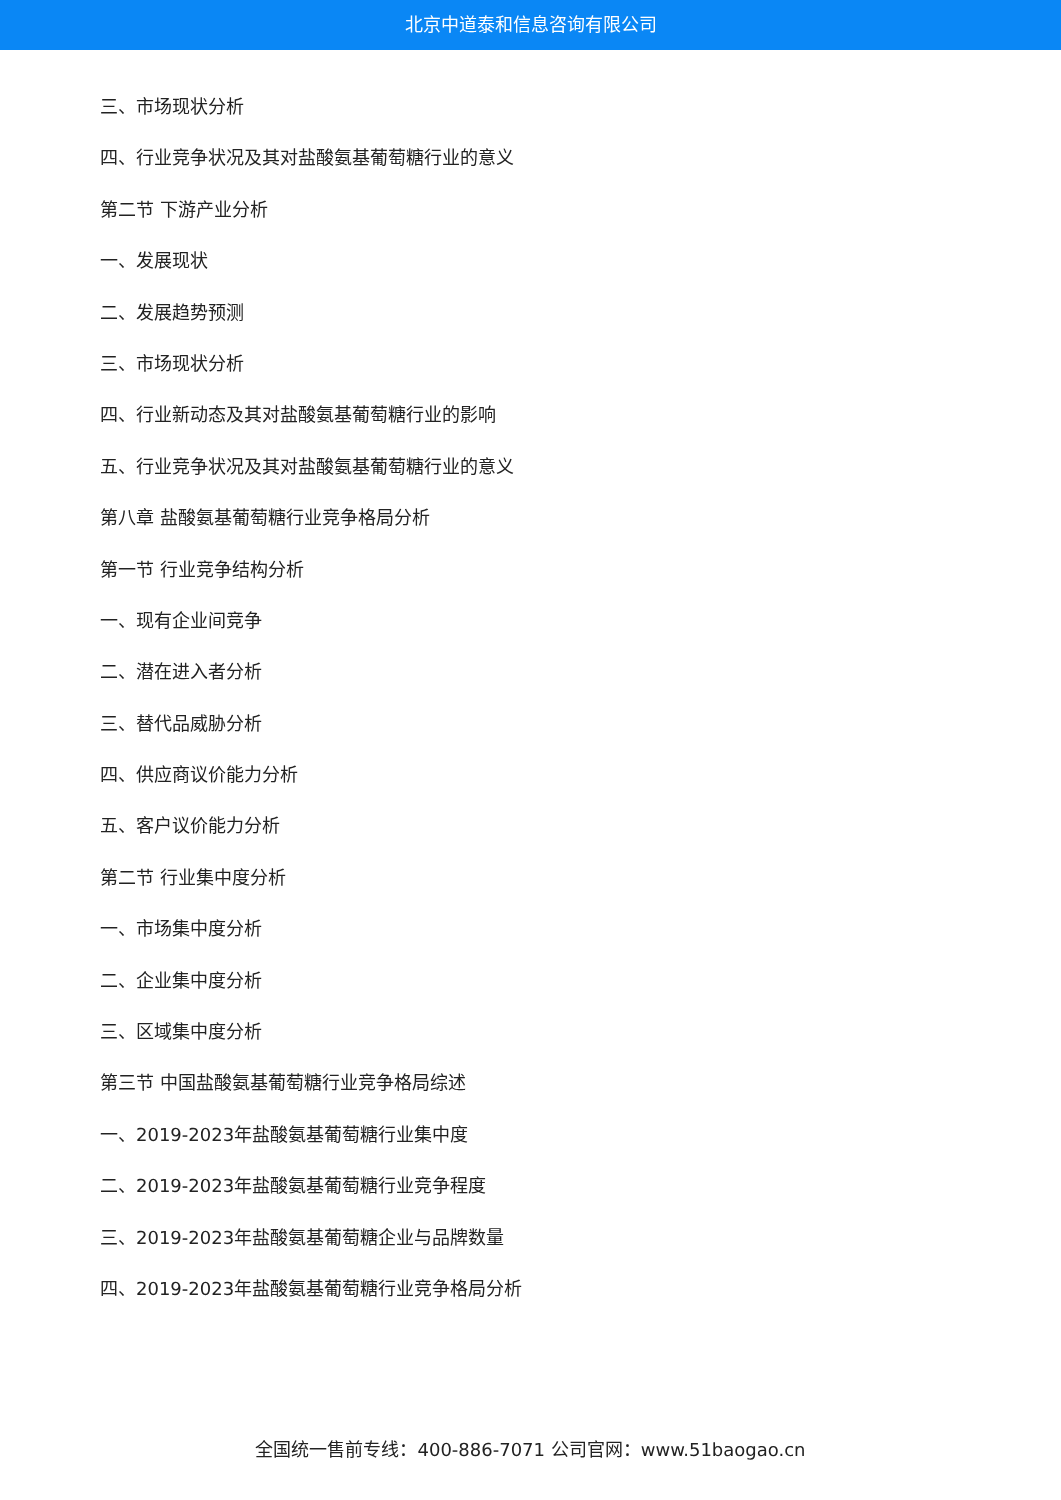北京中道泰和信息咨询有限公司
三、市场现状分析
四、行业竞争状况及其对盐酸氨基葡萄糖行业的意义
第二节 下游产业分析
一、发展现状
二、发展趋势预测
三、市场现状分析
四、行业新动态及其对盐酸氨基葡萄糖行业的影响
五、行业竞争状况及其对盐酸氨基葡萄糖行业的意义
第八章 盐酸氨基葡萄糖行业竞争格局分析
第一节 行业竞争结构分析
一、现有企业间竞争
二、潜在进入者分析
三、替代品威胁分析
四、供应商议价能力分析
五、客户议价能力分析
第二节 行业集中度分析
一、市场集中度分析
二、企业集中度分析
三、区域集中度分析
第三节 中国盐酸氨基葡萄糖行业竞争格局综述
一、2019-2023年盐酸氨基葡萄糖行业集中度
二、2019-2023年盐酸氨基葡萄糖行业竞争程度
三、2019-2023年盐酸氨基葡萄糖企业与品牌数量
四、2019-2023年盐酸氨基葡萄糖行业竞争格局分析
全国统一售前专线：400-886-7071 公司官网：www.51baogao.cn